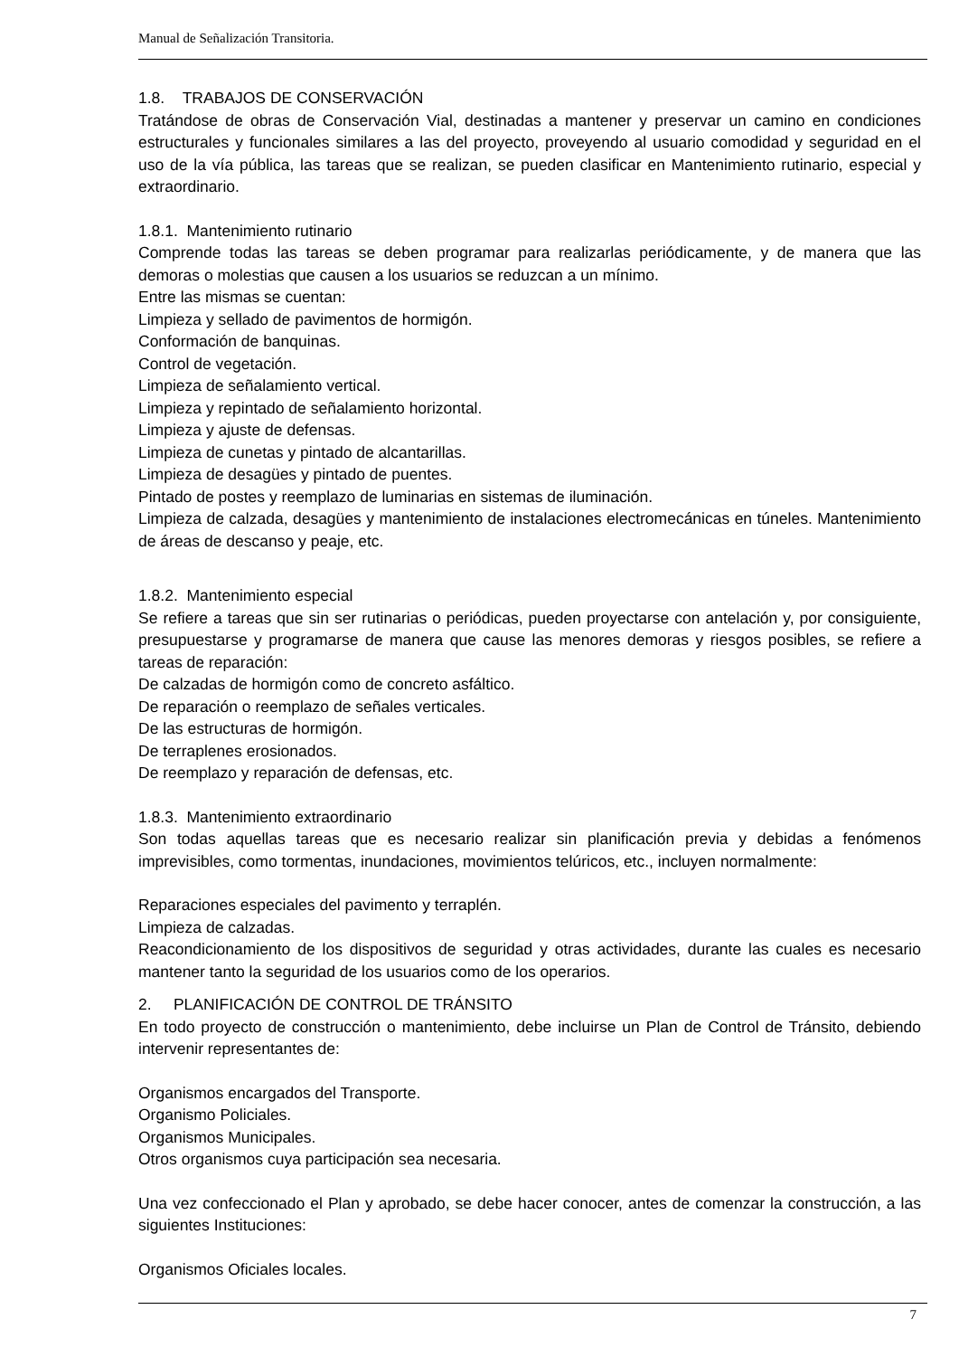Manual de Señalización Transitoria.
1.8. TRABAJOS DE CONSERVACIÓN
Tratándose de obras de Conservación Vial, destinadas a mantener y preservar un camino en condiciones estructurales y funcionales similares a las del proyecto, proveyendo al usuario comodidad y seguridad en el uso de la vía pública, las tareas que se realizan, se pueden clasificar en Mantenimiento rutinario, especial y extraordinario.
1.8.1. Mantenimiento rutinario
Comprende todas las tareas se deben programar para realizarlas periódicamente, y de manera que las demoras o molestias que causen a los usuarios se reduzcan a un mínimo.
Entre las mismas se cuentan:
Limpieza y sellado de pavimentos de hormigón.
Conformación de banquinas.
Control de vegetación.
Limpieza de señalamiento vertical.
Limpieza y repintado de señalamiento horizontal.
Limpieza y ajuste de defensas.
Limpieza de cunetas y pintado de alcantarillas.
Limpieza de desagües y pintado de puentes.
Pintado de postes y reemplazo de luminarias en sistemas de iluminación.
Limpieza de calzada, desagües y mantenimiento de instalaciones electromecánicas en túneles. Mantenimiento de áreas de descanso y peaje, etc.
1.8.2. Mantenimiento especial
Se refiere a tareas que sin ser rutinarias o periódicas, pueden proyectarse con antelación y, por consiguiente, presupuestarse y programarse de manera que cause las menores demoras y riesgos posibles, se refiere a tareas de reparación:
De calzadas de hormigón como de concreto asfáltico.
De reparación o reemplazo de señales verticales.
De las estructuras de hormigón.
De terraplenes erosionados.
De reemplazo y reparación de defensas, etc.
1.8.3. Mantenimiento extraordinario
Son todas aquellas tareas que es necesario realizar sin planificación previa y debidas a fenómenos imprevisibles, como tormentas, inundaciones, movimientos telúricos, etc., incluyen normalmente:
Reparaciones especiales del pavimento y terraplén.
Limpieza de calzadas.
Reacondicionamiento de los dispositivos de seguridad y otras actividades, durante las cuales es necesario mantener tanto la seguridad de los usuarios como de los operarios.
2. PLANIFICACIÓN DE CONTROL DE TRÁNSITO
En todo proyecto de construcción o mantenimiento, debe incluirse un Plan de Control de Tránsito, debiendo intervenir representantes de:
Organismos encargados del Transporte.
Organismo Policiales.
Organismos Municipales.
Otros organismos cuya participación sea necesaria.
Una vez confeccionado el Plan y aprobado, se debe hacer conocer, antes de comenzar la construcción, a las siguientes Instituciones:
Organismos Oficiales locales.
7